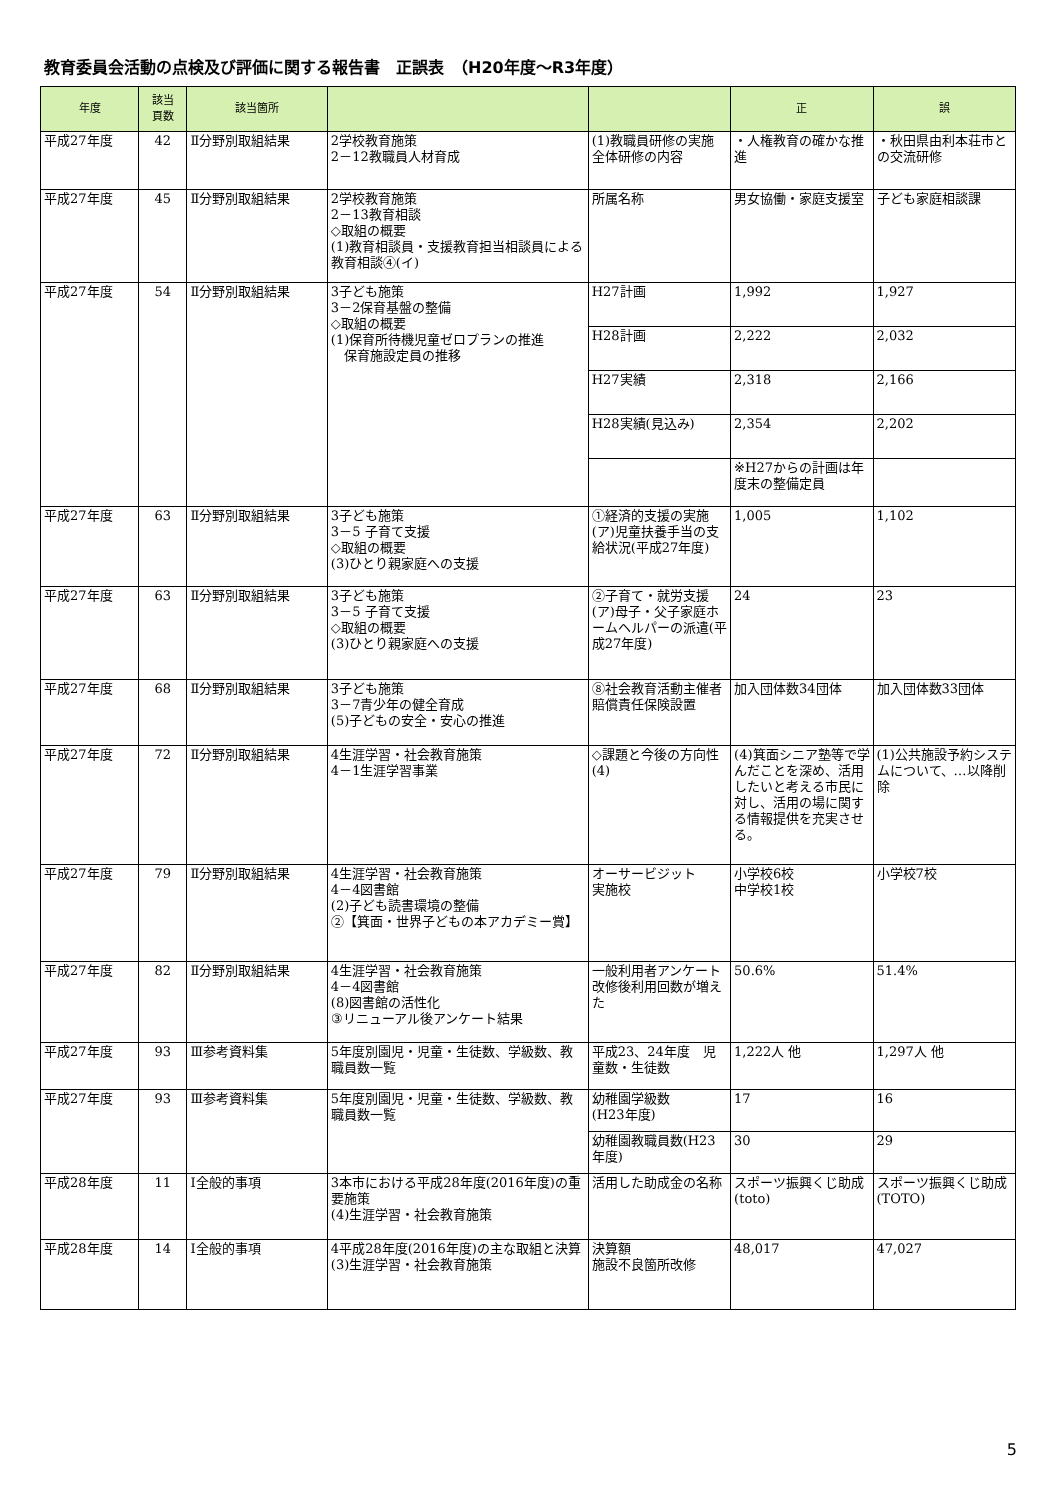教育委員会活動の点検及び評価に関する報告書　正誤表　（H20年度～R3年度）
| 年度 | 該当 頁数 | 該当箇所 | | | 正 | 誤 |
| --- | --- | --- | --- | --- | --- | --- |
| 平成27年度 | 42 | Ⅱ分野別取組結果 | 2学校教育施策 2－12教職員人材育成 | (1)教職員研修の実施 全体研修の内容 | ・人権教育の確かな推進 | ・秋田県由利本荘市との交流研修 |
| 平成27年度 | 45 | Ⅱ分野別取組結果 | 2学校教育施策 2－13教育相談 ◇取組の概要 (1)教育相談員・支援教育担当相談員による教育相談④(イ) | 所属名称 | 男女協働・家庭支援室 | 子ども家庭相談課 |
| 平成27年度 | 54 | Ⅱ分野別取組結果 | 3子ども施策 3－2保育基盤の整備 ◇取組の概要 (1)保育所待機児童ゼロプランの推進 保育施設定員の推移 | H27計画 | 1,992 | 1,927 |
| | | | | H28計画 | 2,222 | 2,032 |
| | | | | H27実績 | 2,318 | 2,166 |
| | | | | H28実績(見込み) | 2,354 | 2,202 |
| | | | | | ※H27からの計画は年度末の整備定員 | |
| 平成27年度 | 63 | Ⅱ分野別取組結果 | 3子ども施策 3－5 子育て支援 ◇取組の概要 (3)ひとり親家庭への支援 | ①経済的支援の実施 (ア)児童扶養手当の支給状況(平成27年度) | 1,005 | 1,102 |
| 平成27年度 | 63 | Ⅱ分野別取組結果 | 3子ども施策 3－5 子育て支援 ◇取組の概要 (3)ひとり親家庭への支援 | ②子育て・就労支援 (ア)母子・父子家庭ホームヘルパーの派遣(平成27年度) | 24 | 23 |
| 平成27年度 | 68 | Ⅱ分野別取組結果 | 3子ども施策 3－7青少年の健全育成 (5)子どもの安全・安心の推進 | ⑧社会教育活動主催者賠償責任保険設置 | 加入団体数34団体 | 加入団体数33団体 |
| 平成27年度 | 72 | Ⅱ分野別取組結果 | 4生涯学習・社会教育施策 4－1生涯学習事業 | ◇課題と今後の方向性(4) | (4)箕面シニア塾等で学んだことを深め、活用したいと考える市民に対し、活用の場に関する情報提供を充実させる。 | (1)公共施設予約システムについて、…以降削除 |
| 平成27年度 | 79 | Ⅱ分野別取組結果 | 4生涯学習・社会教育施策 4－4図書館 (2)子ども読書環境の整備 ②【箕面・世界子どもの本アカデミー賞】 | オーサービジット 実施校 | 小学校6校 中学校1校 | 小学校7校 |
| 平成27年度 | 82 | Ⅱ分野別取組結果 | 4生涯学習・社会教育施策 4－4図書館 (8)図書館の活性化 ③リニューアル後アンケート結果 | 一般利用者アンケート 改修後利用回数が増えた | 50.6% | 51.4% |
| 平成27年度 | 93 | Ⅲ参考資料集 | 5年度別園児・児童・生徒数、学級数、教職員数一覧 | 平成23、24年度 児童数・生徒数 | 1,222人 他 | 1,297人 他 |
| 平成27年度 | 93 | Ⅲ参考資料集 | 5年度別園児・児童・生徒数、学級数、教職員数一覧 | 幼稚園学級数 (H23年度) | 17 | 16 |
| | | | | 幼稚園教職員数(H23年度) | 30 | 29 |
| 平成28年度 | 11 | Ⅰ全般的事項 | 3本市における平成28年度(2016年度)の重要施策 (4)生涯学習・社会教育施策 | 活用した助成金の名称 | スポーツ振興くじ助成(toto) | スポーツ振興くじ助成(TOTO) |
| 平成28年度 | 14 | Ⅰ全般的事項 | 4平成28年度(2016年度)の主な取組と決算 (3)生涯学習・社会教育施策 | 決算額 施設不良箇所改修 | 48,017 | 47,027 |
5